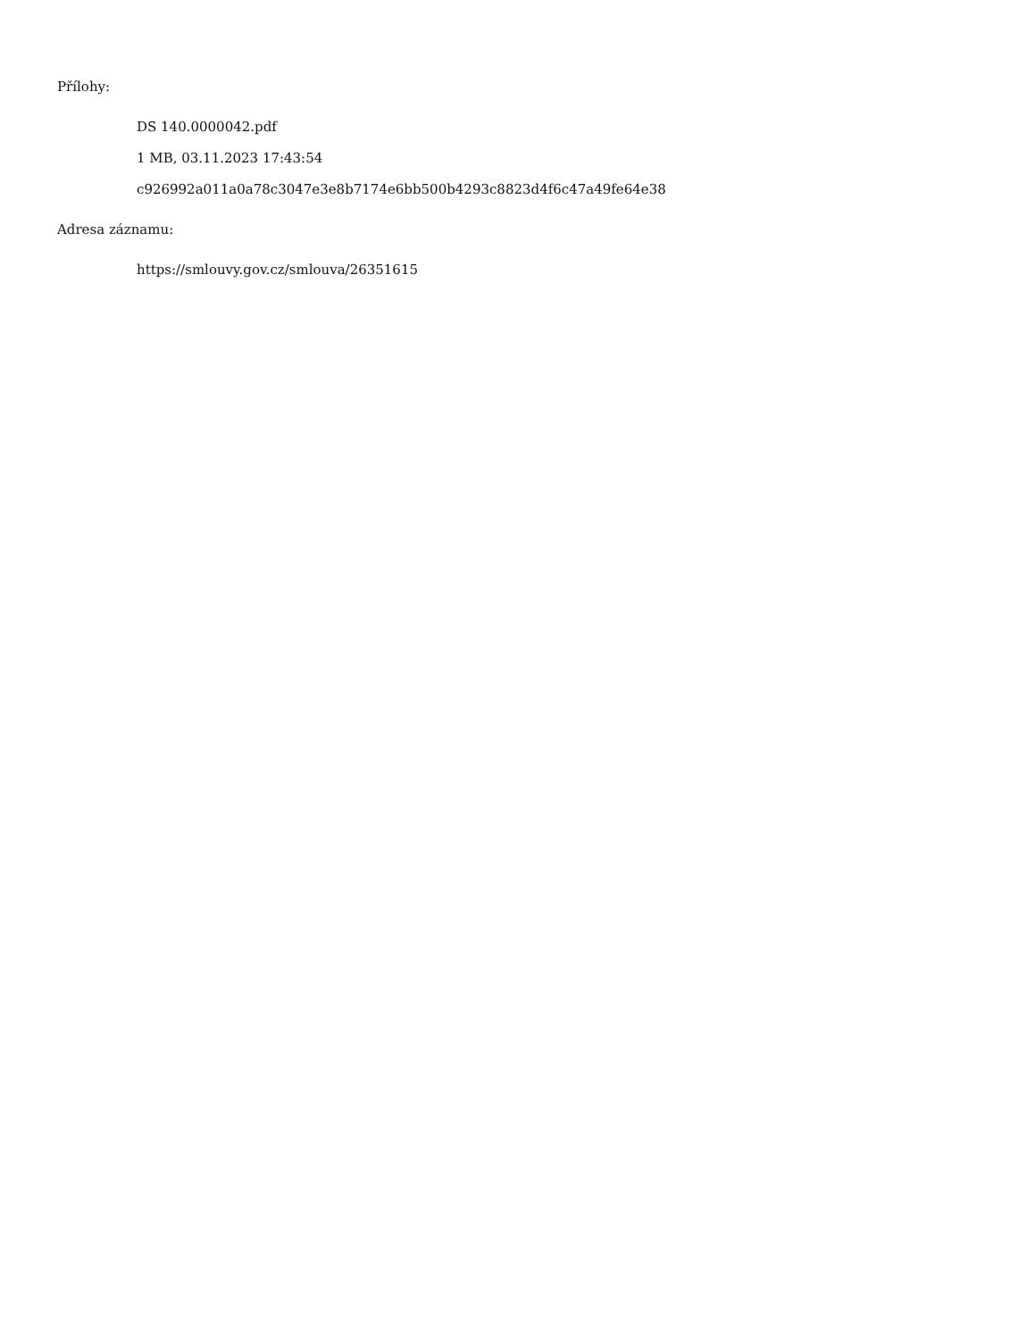Přílohy:
DS 140.0000042.pdf
1 MB, 03.11.2023 17:43:54
c926992a011a0a78c3047e3e8b7174e6bb500b4293c8823d4f6c47a49fe64e38
Adresa záznamu:
https://smlouvy.gov.cz/smlouva/26351615